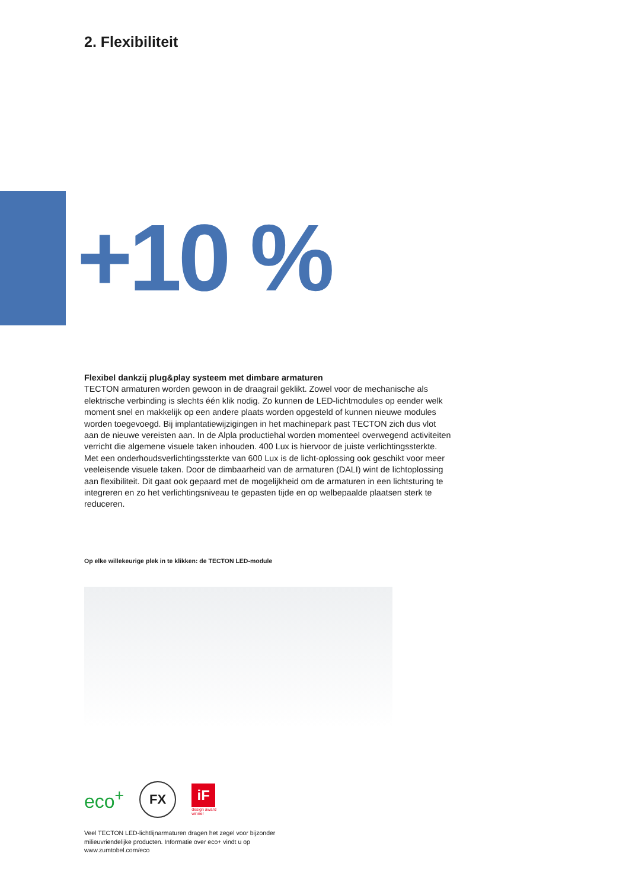2. Flexibiliteit
+10 %
Flexibel dankzij plug&play systeem met dimbare armaturen
TECTON armaturen worden gewoon in de draagrail geklikt. Zowel voor de mechanische als elektrische verbinding is slechts één klik nodig. Zo kunnen de LED-lichtmodules op eender welk moment snel en makkelijk op een andere plaats worden opgesteld of kunnen nieuwe modules worden toegevoegd. Bij implantatiewijzigingen in het machinepark past TECTON zich dus vlot aan de nieuwe vereisten aan. In de Alpla productiehal worden momenteel overwegend activiteiten verricht die algemene visuele taken inhouden. 400 Lux is hiervoor de juiste verlichtingssterkte. Met een onderhoudsverlichtingssterkte van 600 Lux is de licht-oplossing ook geschikt voor meer veeleisende visuele taken. Door de dimbaarheid van de armaturen (DALI) wint de lichtoplossing aan flexibiliteit. Dit gaat ook gepaard met de mogelijkheid om de armaturen in een lichtsturing te integreren en zo het verlichtingsniveau te gepasten tijde en op welbepaalde plaatsen sterk te reduceren.
Op elke willekeurige plek in te klikken: de TECTON LED-module
eco<sup>+</sup>
FX
iF
design award
winner
Veel TECTON LED-lichtlijnarmaturen dragen het zegel voor bijzonder milieuvriendelijke producten. Informatie over eco+ vindt u op www.zumtobel.com/eco